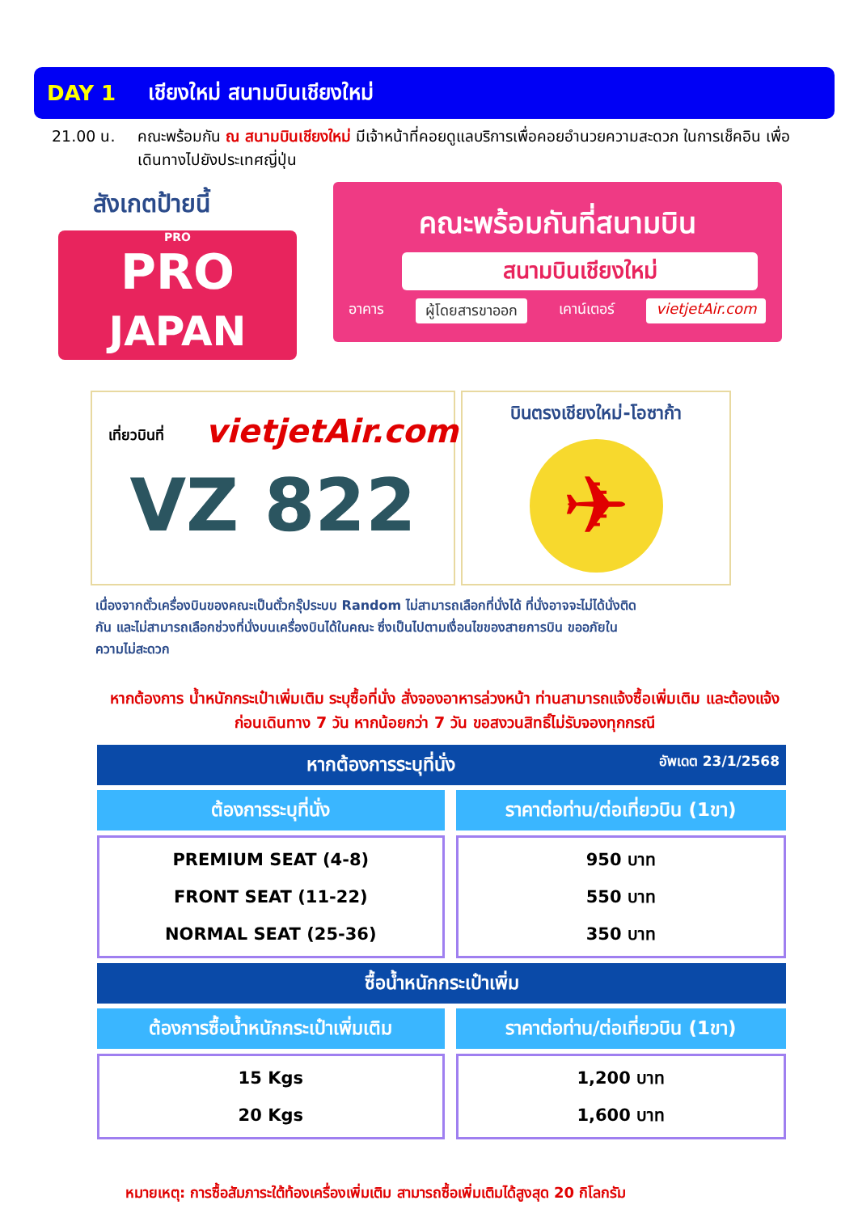DAY 1 เชียงใหม่ สนามบินเชียงใหม่
21.00 น. คณะพร้อมกัน ณ สนามบินเชียงใหม่ มีเจ้าหน้าที่คอยดูแลบริการเพื่อคอยอำนวยความสะดวก ในการเช็คอิน เพื่อเดินทางไปยังประเทศญี่ปุ่น
สังเกตป้ายนี้
PRO
PRO
JAPAN
คณะพร้อมกันที่สนามบิน
สนามบินเชียงใหม่
อาคาร ผู้โดยสารขาออก เคาน์เตอร์ vietjetAir.com
เที่ยวบินที่
vietjetAir.com
VZ 822
บินตรงเชียงใหม่-โอซาก้า
✈
เนื่องจากตั๋วเครื่องบินของคณะเป็นตั๋วกรุ๊ประบบ Random ไม่สามารถเลือกที่นั่งได้ ที่นั่งอาจจะไม่ได้นั่งติดกัน และไม่สามารถเลือกช่วงที่นั่งบนเครื่องบินได้ในคณะ ซึ่งเป็นไปตามเงื่อนไขของสายการบิน ขออภัยในความไม่สะดวก
หากต้องการ น้ำหนักกระเป๋าเพิ่มเติม ระบุซื้อที่นั่ง สั่งจองอาหารล่วงหน้า ท่านสามารถแจ้งซื้อเพิ่มเติม และต้องแจ้งก่อนเดินทาง 7 วัน หากน้อยกว่า 7 วัน ขอสงวนสิทธิ์ไม่รับจองทุกกรณี
| หากต้องการระบุที่นั่ง อัพเดต 23/1/2568 | |
| --- | --- |
| ต้องการระบุที่นั่ง | ราคาต่อท่าน/ต่อเที่ยวบิน (1ขา) |
| PREMIUM SEAT (4-8) FRONT SEAT (11-22) NORMAL SEAT (25-36) | 950 บาท 550 บาท 350 บาท |
| ซื้อน้ำหนักกระเป๋าเพิ่ม | |
| ต้องการซื้อน้ำหนักกระเป๋าเพิ่มเติม | ราคาต่อท่าน/ต่อเที่ยวบิน (1ขา) |
| 15 Kgs 20 Kgs | 1,200 บาท 1,600 บาท |
หมายเหตุ: การซื้อสัมภาระใต้ท้องเครื่องเพิ่มเติม สามารถซื้อเพิ่มเติมได้สูงสุด 20 กิโลกรัม